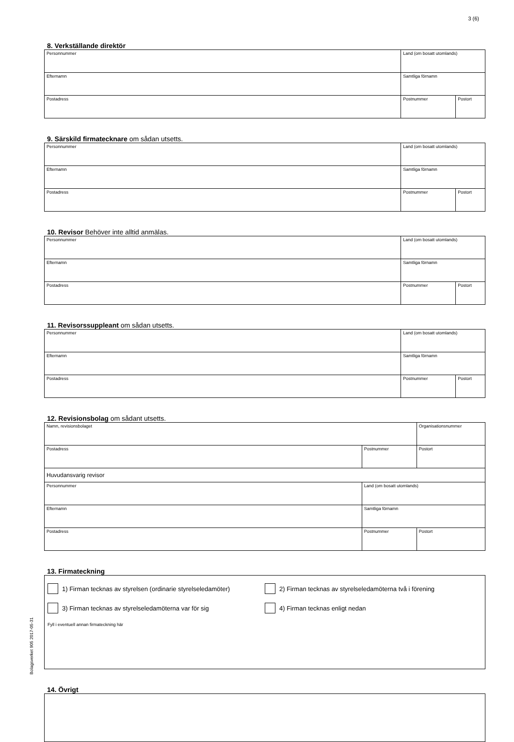3 (6)
8. Verkställande direktör
| Personnummer | Land (om bosatt utomlands) | |
| Efternamn | Samtliga förnamn | |
| Postadress | Postnummer | Postort |
9. Särskild firmatecknare om sådan utsetts.
| Personnummer | Land (om bosatt utomlands) | |
| Efternamn | Samtliga förnamn | |
| Postadress | Postnummer | Postort |
10. Revisor Behöver inte alltid anmälas.
| Personnummer | Land (om bosatt utomlands) | |
| Efternamn | Samtliga förnamn | |
| Postadress | Postnummer | Postort |
11. Revisorssuppleant om sådan utsetts.
| Personnummer | Land (om bosatt utomlands) | |
| Efternamn | Samtliga förnamn | |
| Postadress | Postnummer | Postort |
12. Revisionsbolag om sådant utsetts.
| Namn, revisionsbolaget | | Organisationsnummer |
| Postadress | Postnummer | Postort |
| Huvudansvarig revisor | | |
| Personnummer | Land (om bosatt utomlands) | |
| Efternamn | Samtliga förnamn | |
| Postadress | Postnummer | Postort |
13. Firmateckning
1) Firman tecknas av styrelsen (ordinarie styrelseledamöter)
2) Firman tecknas av styrelseledamöterna två i förening
3) Firman tecknas av styrelseledamöterna var för sig 4) Firman tecknas enligt nedan
Fyll i eventuell annan firmateckning här
14. Övrigt
Bolagsverket 905 2017-05-31